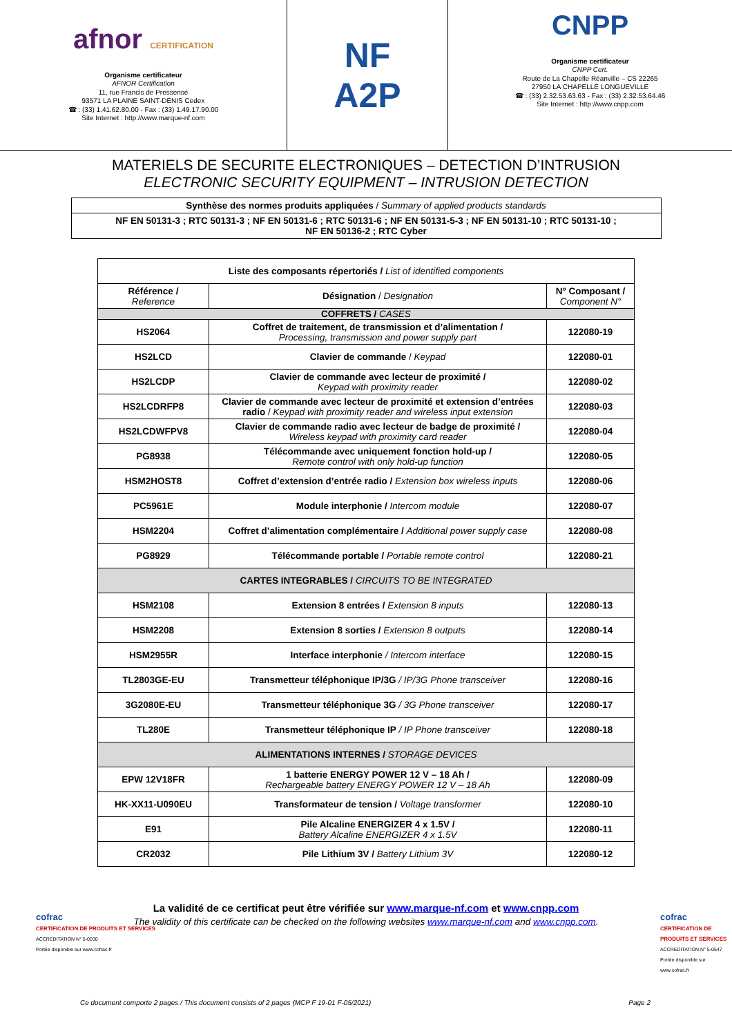afnor CERTIFICATION
Organisme certificateur
AFNOR Certification
11, rue Francis de Pressensé
93571 LA PLAINE SAINT-DENIS Cedex
☎ : (33) 1.41.62.80.00 - Fax : (33) 1.49.17.90.00
Site Internet : http://www.marque-nf.com
NF
A2P
CNPP
Organisme certificateur
CNPP Cert.
Route de La Chapelle Réanville – CS 22265
27950 LA CHAPELLE LONGUEVILLE
☎ : (33) 2.32.53.63.63 - Fax : (33) 2.32.53.64.46
Site Internet : http://www.cnpp.com
MATERIELS DE SECURITE ELECTRONIQUES – DETECTION D’INTRUSION
ELECTRONIC SECURITY EQUIPMENT – INTRUSION DETECTION
| Synthèse des normes produits appliquées / Summary of applied products standards |
| NF EN 50131-3 ; RTC 50131-3 ; NF EN 50131-6 ; RTC 50131-6 ; NF EN 50131-5-3 ; NF EN 50131-10 ; RTC 50131-10 ; NF EN 50136-2 ; RTC Cyber |
| Liste des composants répertoriés / List of identified components | | |
| --- | --- | --- |
| Référence / Reference | Désignation / Designation | N° Composant / Component N° |
| COFFRETS / CASES | | |
| HS2064 | Coffret de traitement, de transmission et d’alimentation / Processing, transmission and power supply part | 122080-19 |
| HS2LCD | Clavier de commande / Keypad | 122080-01 |
| HS2LCDP | Clavier de commande avec lecteur de proximité / Keypad with proximity reader | 122080-02 |
| HS2LCDRFP8 | Clavier de commande avec lecteur de proximité et extension d’entrées radio / Keypad with proximity reader and wireless input extension | 122080-03 |
| HS2LCDWFPV8 | Clavier de commande radio avec lecteur de badge de proximité / Wireless keypad with proximity card reader | 122080-04 |
| PG8938 | Télécommande avec uniquement fonction hold-up / Remote control with only hold-up function | 122080-05 |
| HSM2HOST8 | Coffret d’extension d’entrée radio / Extension box wireless inputs | 122080-06 |
| PC5961E | Module interphonie / Intercom module | 122080-07 |
| HSM2204 | Coffret d’alimentation complémentaire / Additional power supply case | 122080-08 |
| PG8929 | Télécommande portable / Portable remote control | 122080-21 |
| CARTES INTEGRABLES / CIRCUITS TO BE INTEGRATED | | |
| HSM2108 | Extension 8 entrées / Extension 8 inputs | 122080-13 |
| HSM2208 | Extension 8 sorties / Extension 8 outputs | 122080-14 |
| HSM2955R | Interface interphonie / Intercom interface | 122080-15 |
| TL2803GE-EU | Transmetteur téléphonique IP/3G / IP/3G Phone transceiver | 122080-16 |
| 3G2080E-EU | Transmetteur téléphonique 3G / 3G Phone transceiver | 122080-17 |
| TL280E | Transmetteur téléphonique IP / IP Phone transceiver | 122080-18 |
| ALIMENTATIONS INTERNES / STORAGE DEVICES | | |
| EPW 12V18FR | 1 batterie ENERGY POWER 12 V – 18 Ah / Rechargeable battery ENERGY POWER 12 V – 18 Ah | 122080-09 |
| HK-XX11-U090EU | Transformateur de tension / Voltage transformer | 122080-10 |
| E91 | Pile Alcaline ENERGIZER 4 x 1.5V / Battery Alcaline ENERGIZER 4 x 1.5V | 122080-11 |
| CR2032 | Pile Lithium 3V / Battery Lithium 3V | 122080-12 |
La validité de ce certificat peut être vérifiée sur www.marque-nf.com et www.cnpp.com
The validity of this certificate can be checked on the following websites www.marque-nf.com and www.cnpp.com.
cofrac
CERTIFICATION DE PRODUITS ET SERVICES
ACCREDITATION N° 5-0030
Portée disponible sur www.cofrac.fr
cofrac
CERTIFICATION DE PRODUITS ET SERVICES
ACCREDITATION N° 5-0547
Portée disponible sur www.cofrac.fr
Ce document comporte 2 pages / This document consists of 2 pages (MCP F 19-01 F-05/2021) Page 2